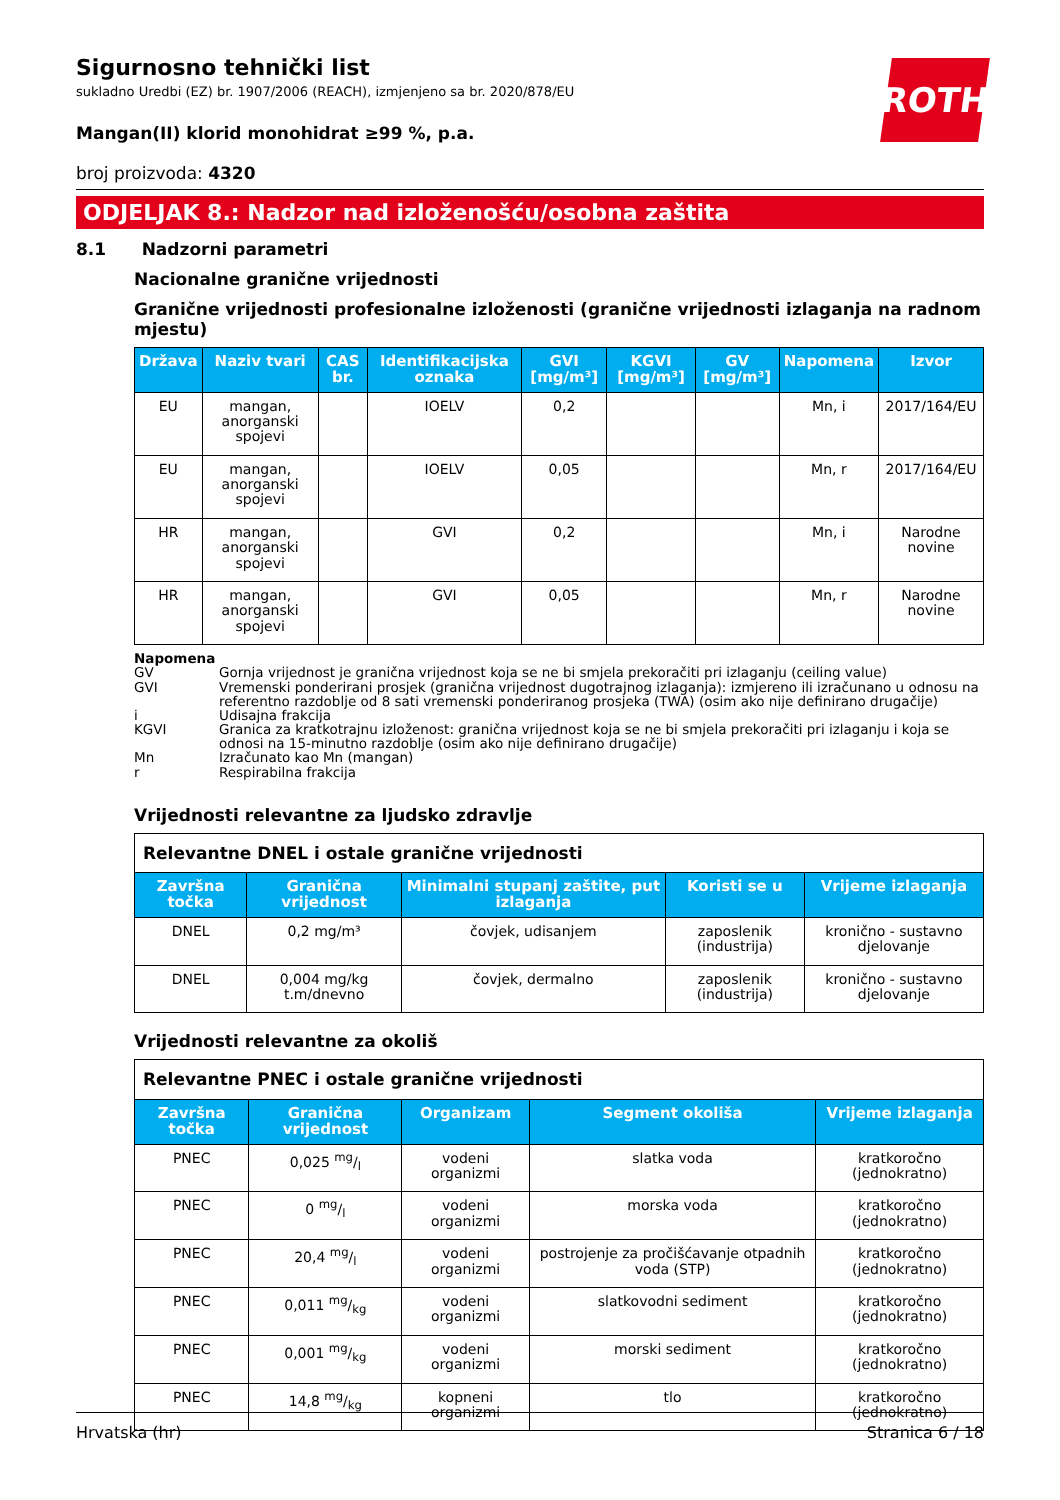ROTH
Sigurnosno tehnički list
sukladno Uredbi (EZ) br. 1907/2006 (REACH), izmjenjeno sa br. 2020/878/EU
Mangan(II) klorid monohidrat ≥99 %, p.a.
broj proizvoda: 4320
ODJELJAK 8.: Nadzor nad izloženošću/osobna zaštita
8.1 Nadzorni parametri
Nacionalne granične vrijednosti
Granične vrijednosti profesionalne izloženosti (granične vrijednosti izlaganja na radnom mjestu)
| Država | Naziv tvari | CAS br. | Identifikacijska oznaka | GVI [mg/m³] | KGVI [mg/m³] | GV [mg/m³] | Napomena | Izvor |
| --- | --- | --- | --- | --- | --- | --- | --- | --- |
| EU | mangan, anorganski spojevi | | IOELV | 0,2 | | | Mn, i | 2017/164/EU |
| EU | mangan, anorganski spojevi | | IOELV | 0,05 | | | Mn, r | 2017/164/EU |
| HR | mangan, anorganski spojevi | | GVI | 0,2 | | | Mn, i | Narodne novine |
| HR | mangan, anorganski spojevi | | GVI | 0,05 | | | Mn, r | Narodne novine |
Napomena
GV Gornja vrijednost je granična vrijednost koja se ne bi smjela prekoračiti pri izlaganju (ceiling value)
GVI Vremenski ponderirani prosjek (granična vrijednost dugotrajnog izlaganja): izmjereno ili izračunano u odnosu na referentno razdoblje od 8 sati vremenski ponderiranog prosjeka (TWA) (osim ako nije definirano drugačije)
i Udisajna frakcija
KGVI Granica za kratkotrajnu izloženost: granična vrijednost koja se ne bi smjela prekoračiti pri izlaganju i koja se odnosi na 15-minutno razdoblje (osim ako nije definirano drugačije)
Mn Izračunato kao Mn (mangan)
r Respirabilna frakcija
Vrijednosti relevantne za ljudsko zdravlje
| Relevantne DNEL i ostale granične vrijednosti | | | | |
| Završna točka | Granična vrijednost | Minimalni stupanj zaštite, put izlaganja | Koristi se u | Vrijeme izlaganja |
| DNEL | 0,2 mg/m³ | čovjek, udisanjem | zaposlenik (industrija) | kronično - sustavno djelovanje |
| DNEL | 0,004 mg/kg t.m/dnevno | čovjek, dermalno | zaposlenik (industrija) | kronično - sustavno djelovanje |
Vrijednosti relevantne za okoliš
| Relevantne PNEC i ostale granične vrijednosti | | | | |
| Završna točka | Granična vrijednost | Organizam | Segment okoliša | Vrijeme izlaganja |
| PNEC | 0,025 mg/l | vodeni organizmi | slatka voda | kratkoročno (jednokratno) |
| PNEC | 0 mg/l | vodeni organizmi | morska voda | kratkoročno (jednokratno) |
| PNEC | 20,4 mg/l | vodeni organizmi | postrojenje za pročišćavanje otpadnih voda (STP) | kratkoročno (jednokratno) |
| PNEC | 0,011 mg/kg | vodeni organizmi | slatkovodni sediment | kratkoročno (jednokratno) |
| PNEC | 0,001 mg/kg | vodeni organizmi | morski sediment | kratkoročno (jednokratno) |
| PNEC | 14,8 mg/kg | kopneni organizmi | tlo | kratkoročno (jednokratno) |
Hrvatska (hr) Stranica 6 / 18